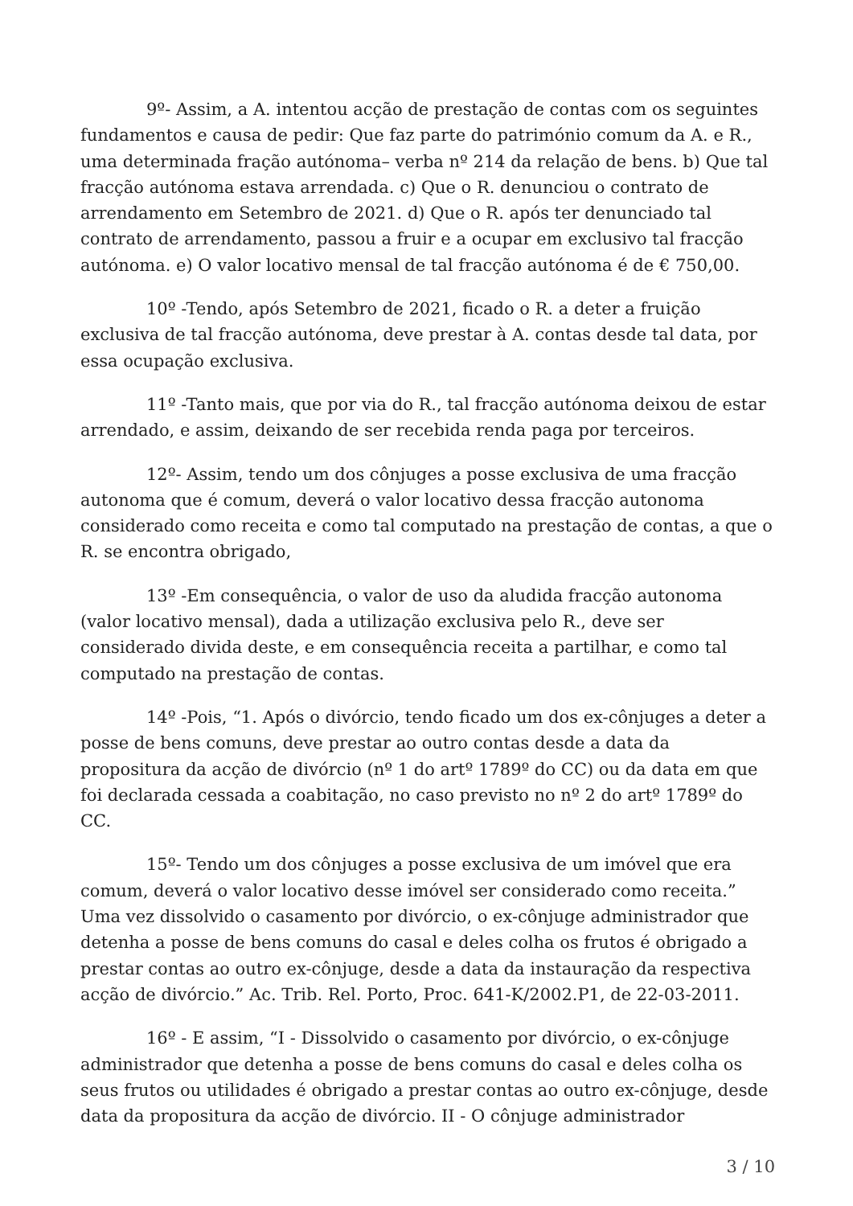9º- Assim, a A. intentou acção de prestação de contas com os seguintes fundamentos e causa de pedir: Que faz parte do património comum da A. e R., uma determinada fração autónoma– verba nº 214 da relação de bens. b) Que tal fracção autónoma estava arrendada. c) Que o R. denunciou o contrato de arrendamento em Setembro de 2021. d) Que o R. após ter denunciado tal contrato de arrendamento, passou a fruir e a ocupar em exclusivo tal fracção autónoma. e) O valor locativo mensal de tal fracção autónoma é de € 750,00.
10º -Tendo, após Setembro de 2021, ficado o R. a deter a fruição exclusiva de tal fracção autónoma, deve prestar à A. contas desde tal data, por essa ocupação exclusiva.
11º -Tanto mais, que por via do R., tal fracção autónoma deixou de estar arrendado, e assim, deixando de ser recebida renda paga por terceiros.
12º- Assim, tendo um dos cônjuges a posse exclusiva de uma fracção autonoma que é comum, deverá o valor locativo dessa fracção autonoma considerado como receita e como tal computado na prestação de contas, a que o R. se encontra obrigado,
13º -Em consequência, o valor de uso da aludida fracção autonoma (valor locativo mensal), dada a utilização exclusiva pelo R., deve ser considerado divida deste, e em consequência receita a partilhar, e como tal computado na prestação de contas.
14º -Pois, “1. Após o divórcio, tendo ficado um dos ex-cônjuges a deter a posse de bens comuns, deve prestar ao outro contas desde a data da propositura da acção de divórcio (nº 1 do artº 1789º do CC) ou da data em que foi declarada cessada a coabitação, no caso previsto no nº 2 do artº 1789º do CC.
15º- Tendo um dos cônjuges a posse exclusiva de um imóvel que era comum, deverá o valor locativo desse imóvel ser considerado como receita.” Uma vez dissolvido o casamento por divórcio, o ex-cônjuge administrador que detenha a posse de bens comuns do casal e deles colha os frutos é obrigado a prestar contas ao outro ex-cônjuge, desde a data da instauração da respectiva acção de divórcio.” Ac. Trib. Rel. Porto, Proc. 641-K/2002.P1, de 22-03-2011.
16º - E assim, “I - Dissolvido o casamento por divórcio, o ex-cônjuge administrador que detenha a posse de bens comuns do casal e deles colha os seus frutos ou utilidades é obrigado a prestar contas ao outro ex-cônjuge, desde data da propositura da acção de divórcio. II - O cônjuge administrador
3 / 10